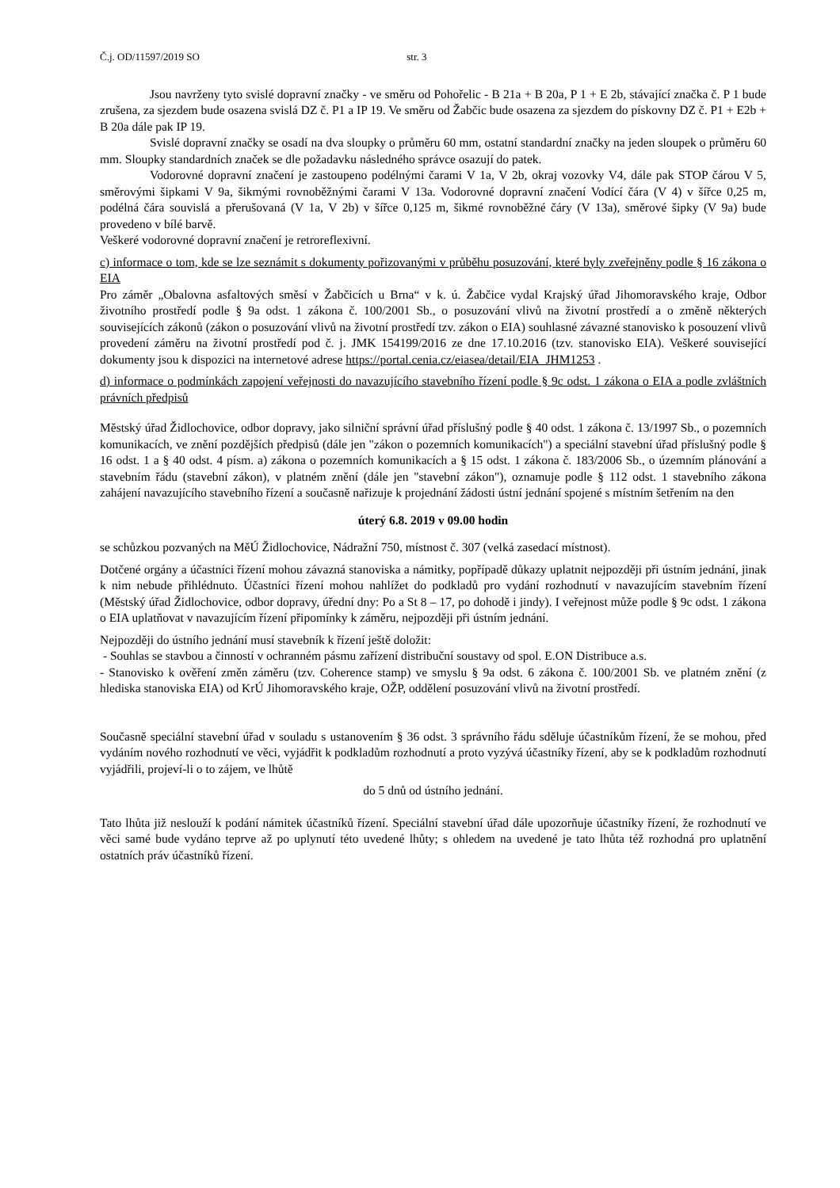Č.j. OD/11597/2019 SO str. 3
Jsou navrženy tyto svislé dopravní značky - ve směru od Pohořelic - B 21a + B 20a, P 1 + E 2b, stávající značka č. P 1 bude zrušena, za sjezdem bude osazena svislá DZ č. P1 a IP 19. Ve směru od Žabčic bude osazena za sjezdem do pískovny DZ č. P1 + E2b + B 20a dále pak IP 19.
Svislé dopravní značky se osadí na dva sloupky o průměru 60 mm, ostatní standardní značky na jeden sloupek o průměru 60 mm. Sloupky standardních značek se dle požadavku následného správce osazují do patek.
Vodorovné dopravní značení je zastoupeno podélnými čarami V 1a, V 2b, okraj vozovky V4, dále pak STOP čárou V 5, směrovými šipkami V 9a, šikmými rovnoběžnými čarami V 13a. Vodorovné dopravní značení Vodící čára (V 4) v šířce 0,25 m, podélná čára souvislá a přerušovaná (V 1a, V 2b) v šířce 0,125 m, šikmé rovnoběžné čáry (V 13a), směrové šipky (V 9a) bude provedeno v bílé barvě.
Veškeré vodorovné dopravní značení je retroreflexivní.
c) informace o tom, kde se lze seznámit s dokumenty pořizovanými v průběhu posuzování, které byly zveřejněny podle § 16 zákona o EIA
Pro záměr „Obalovna asfaltových směsí v Žabčicích u Brna“ v k. ú. Žabčice vydal Krajský úřad Jihomoravského kraje, Odbor životního prostředí podle § 9a odst. 1 zákona č. 100/2001 Sb., o posuzování vlivů na životní prostředí a o změně některých souvisejících zákonů (zákon o posuzování vlivů na životní prostředí tzv. zákon o EIA) souhlasné závazné stanovisko k posouzení vlivů provedení záměru na životní prostředí pod č. j. JMK 154199/2016 ze dne 17.10.2016 (tzv. stanovisko EIA). Veškeré související dokumenty jsou k dispozici na internetové adrese https://portal.cenia.cz/eiasea/detail/EIA_JHM1253 .
d) informace o podmínkách zapojení veřejnosti do navazujícího stavebního řízení podle § 9c odst. 1 zákona o EIA a podle zvláštních právních předpisů
Městský úřad Židlochovice, odbor dopravy, jako silniční správní úřad příslušný podle § 40 odst. 1 zákona č. 13/1997 Sb., o pozemních komunikacích, ve znění pozdějších předpisů (dále jen "zákon o pozemních komunikacích") a speciální stavební úřad příslušný podle § 16 odst. 1 a § 40 odst. 4 písm. a) zákona o pozemních komunikacích a § 15 odst. 1 zákona č. 183/2006 Sb., o územním plánování a stavebním řádu (stavební zákon), v platném znění (dále jen "stavební zákon"), oznamuje podle § 112 odst. 1 stavebního zákona zahájení navazujícího stavebního řízení a současně nařizuje k projednání žádosti ústní jednání spojené s místním šetřením na den
úterý 6.8. 2019 v 09.00 hodin
se schůzkou pozvaných na MěÚ Židlochovice, Nádražní 750, místnost č. 307 (velká zasedací místnost).
Dotčené orgány a účastníci řízení mohou závazná stanoviska a námitky, popřípadě důkazy uplatnit nejpozději při ústním jednání, jinak k nim nebude přihlédnuto. Účastníci řízení mohou nahlížet do podkladů pro vydání rozhodnutí v navazujícím stavebním řízení (Městský úřad Židlochovice, odbor dopravy, úřední dny: Po a St 8 – 17, po dohodě i jindy). I veřejnost může podle § 9c odst. 1 zákona o EIA uplatňovat v navazujícím řízení připomínky k záměru, nejpozději při ústním jednání.
Nejpozději do ústního jednání musí stavebník k řízení ještě doložit:
- Souhlas se stavbou a činností v ochranném pásmu zařízení distribuční soustavy od spol. E.ON Distribuce a.s.
- Stanovisko k ověření změn záměru (tzv. Coherence stamp) ve smyslu § 9a odst. 6 zákona č. 100/2001 Sb. ve platném znění (z hlediska stanoviska EIA) od KrÚ Jihomoravského kraje, OŽP, oddělení posuzování vlivů na životní prostředí.
Současně speciální stavební úřad v souladu s ustanovením § 36 odst. 3 správního řádu sděluje účastníkům řízení, že se mohou, před vydáním nového rozhodnutí ve věci, vyjádřit k podkladům rozhodnutí a proto vyzývá účastníky řízení, aby se k podkladům rozhodnutí vyjádřili, projeví-li o to zájem, ve lhůtě
do 5 dnů od ústního jednání.
Tato lhůta již neslouží k podání námitek účastníků řízení. Speciální stavební úřad dále upozorňuje účastníky řízení, že rozhodnutí ve věci samé bude vydáno teprve až po uplynutí této uvedené lhůty; s ohledem na uvedené je tato lhůta též rozhodná pro uplatnění ostatních práv účastníků řízení.